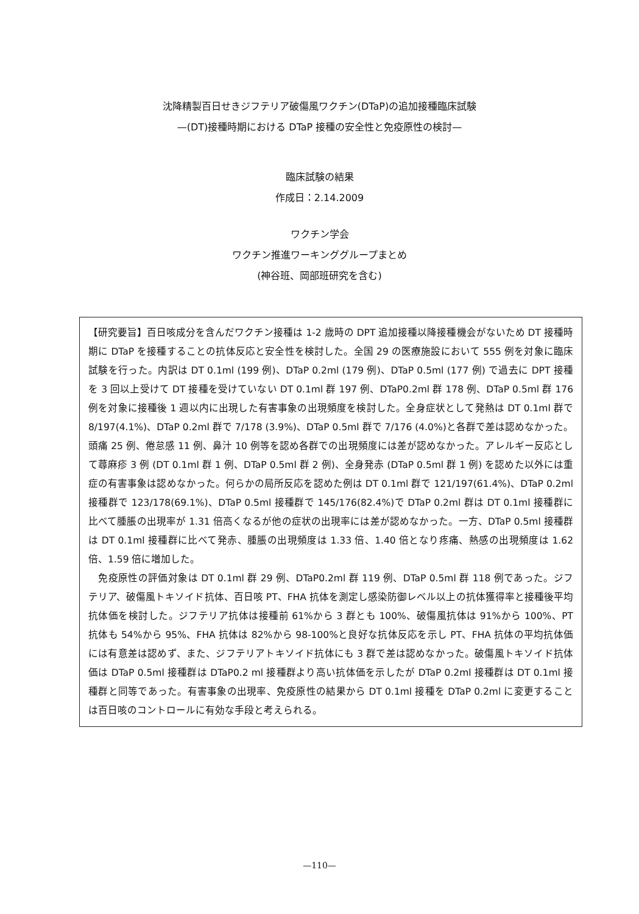沈降精製百日せきジフテリア破傷風ワクチン(DTaP)の追加接種臨床試験
—(DT)接種時期における DTaP 接種の安全性と免疫原性の検討—
臨床試験の結果
作成日：2.14.2009
ワクチン学会
ワクチン推進ワーキンググループまとめ
(神谷班、岡部班研究を含む)
【研究要旨】百日咳成分を含んだワクチン接種は 1-2 歳時の DPT 追加接種以降接種機会がないため DT 接種時期に DTaP を接種することの抗体反応と安全性を検討した。全国 29 の医療施設において 555 例を対象に臨床試験を行った。内訳は DT 0.1ml (199 例)、DTaP 0.2ml (179 例)、DTaP 0.5ml (177 例) で過去に DPT 接種を 3 回以上受けて DT 接種を受けていない DT 0.1ml 群 197 例、DTaP0.2ml 群 178 例、DTaP 0.5ml 群 176 例を対象に接種後 1 週以内に出現した有害事象の出現頻度を検討した。全身症状として発熱は DT 0.1ml 群で 8/197(4.1%)、DTaP 0.2ml 群で 7/178 (3.9%)、DTaP 0.5ml 群で 7/176 (4.0%)と各群で差は認めなかった。頭痛 25 例、倦怠感 11 例、鼻汁 10 例等を認め各群での出現頻度には差が認めなかった。アレルギー反応として蕁麻疹 3 例 (DT 0.1ml 群 1 例、DTaP 0.5ml 群 2 例)、全身発赤 (DTaP 0.5ml 群 1 例) を認めた以外には重症の有害事象は認めなかった。何らかの局所反応を認めた例は DT 0.1ml 群で 121/197(61.4%)、DTaP 0.2ml 接種群で 123/178(69.1%)、DTaP 0.5ml 接種群で 145/176(82.4%)で DTaP 0.2ml 群は DT 0.1ml 接種群に比べて腫脹の出現率が 1.31 倍高くなるが他の症状の出現率には差が認めなかった。一方、DTaP 0.5ml 接種群は DT 0.1ml 接種群に比べて発赤、腫脹の出現頻度は 1.33 倍、1.40 倍となり疼痛、熱感の出現頻度は 1.62 倍、1.59 倍に増加した。
　免疫原性の評価対象は DT 0.1ml 群 29 例、DTaP0.2ml 群 119 例、DTaP 0.5ml 群 118 例であった。ジフテリア、破傷風トキソイド抗体、百日咳 PT、FHA 抗体を測定し感染防御レベル以上の抗体獲得率と接種後平均抗体価を検討した。ジフテリア抗体は接種前 61%から 3 群とも 100%、破傷風抗体は 91%から 100%、PT 抗体も 54%から 95%、FHA 抗体は 82%から 98-100%と良好な抗体反応を示し PT、FHA 抗体の平均抗体価には有意差は認めず、また、ジフテリアトキソイド抗体にも 3 群で差は認めなかった。破傷風トキソイド抗体価は DTaP 0.5ml 接種群は DTaP0.2 ml 接種群より高い抗体価を示したが DTaP 0.2ml 接種群は DT 0.1ml 接種群と同等であった。有害事象の出現率、免疫原性の結果から DT 0.1ml 接種を DTaP 0.2ml に変更することは百日咳のコントロールに有効な手段と考えられる。
—110—